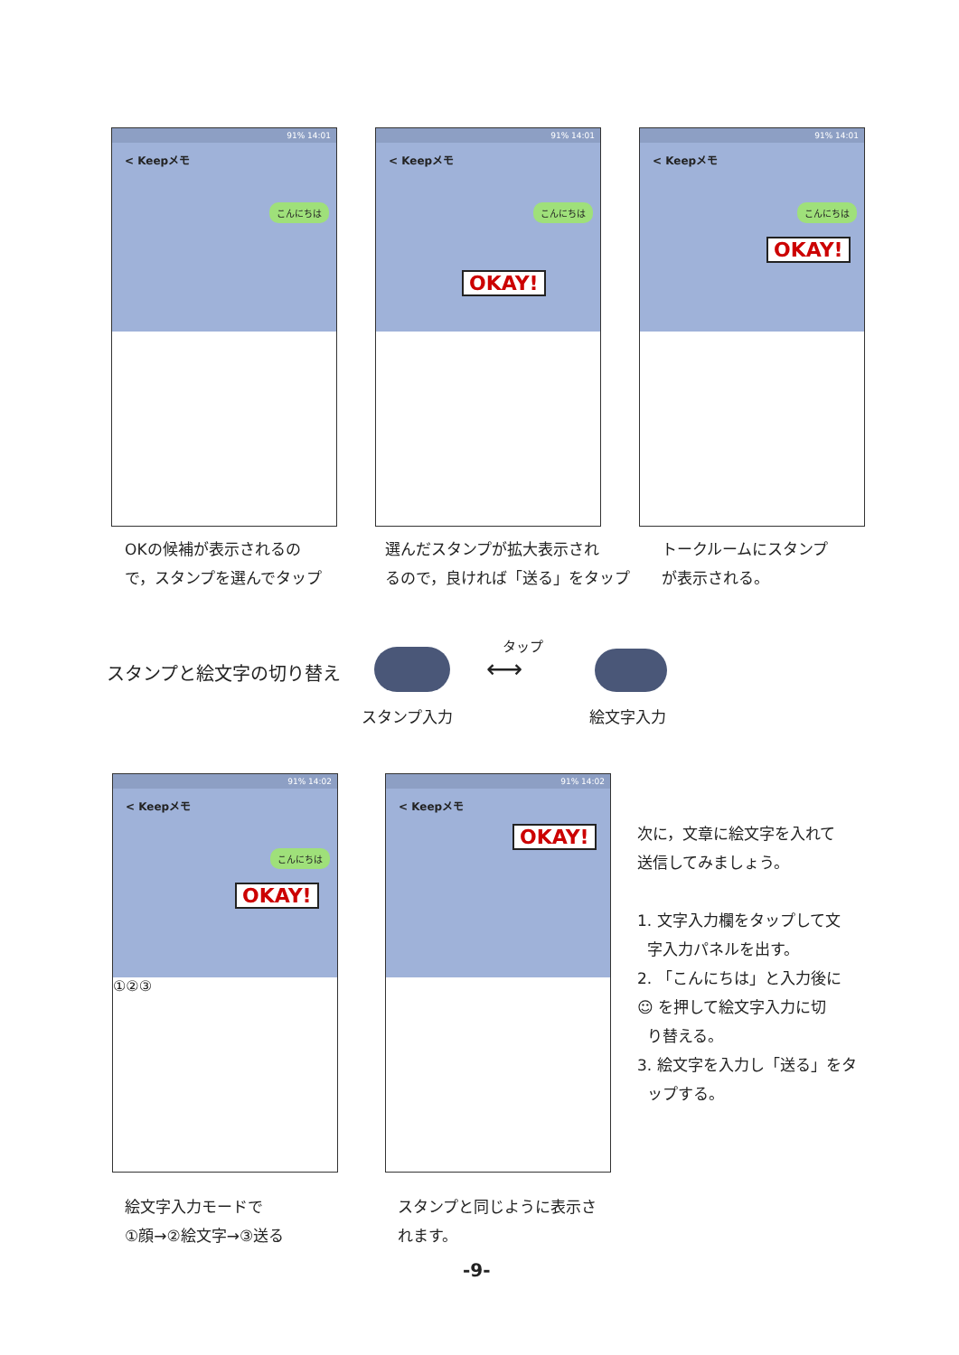91% 14:01
< Keepメモ
こんにちは
91% 14:01
< Keepメモ
こんにちは
OKAY!
91% 14:01
< Keepメモ
こんにちは
OKAY!
OKの候補が表示されるの
で，スタンプを選んでタップ
選んだスタンプが拡大表示され
るので，良ければ「送る」をタップ
トークルームにスタンプ
が表示される。
スタンプと絵文字の切り替え
タップ
⟷
スタンプ入力 絵文字入力
91% 14:02
< Keepメモ
こんにちは
OKAY!
①②③
91% 14:02
< Keepメモ
OKAY!
次に，文章に絵文字を入れて
送信してみましょう。
1. 文字入力欄をタップして文
字入力パネルを出す。
2. 「こんにちは」と入力後に
☺ を押して絵文字入力に切
り替える。
3. 絵文字を入力し「送る」をタ
ップする。
絵文字入力モードで
①顔→②絵文字→③送る
スタンプと同じように表示さ
れます。
-9-